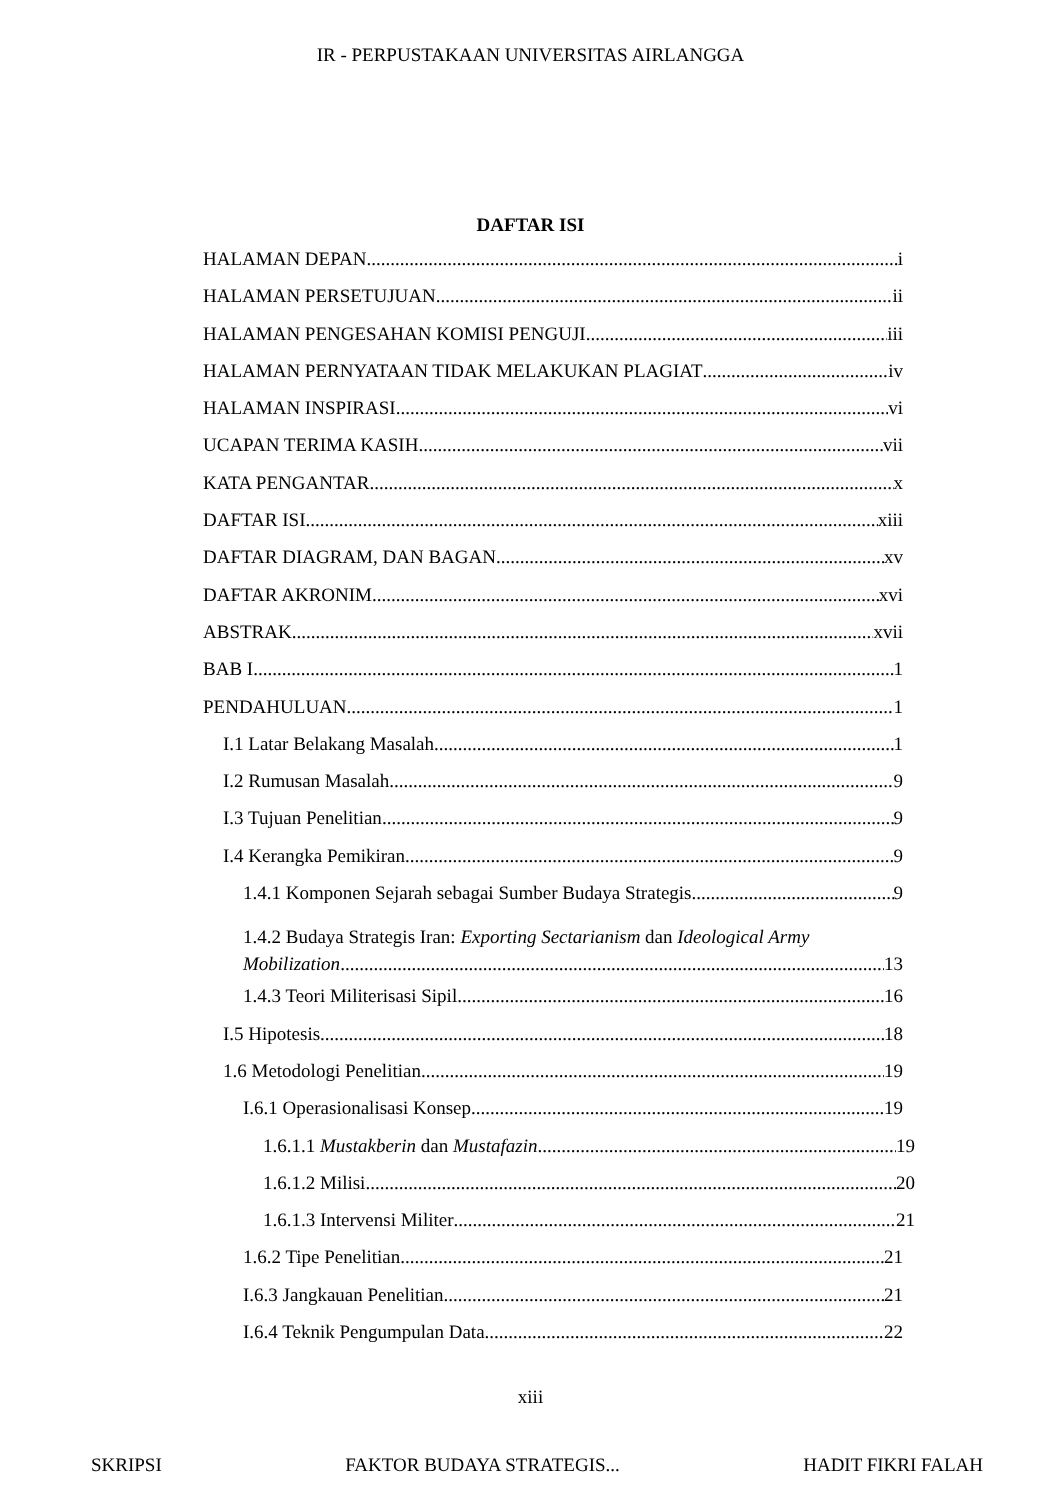IR - PERPUSTAKAAN UNIVERSITAS AIRLANGGA
DAFTAR ISI
HALAMAN DEPAN i
HALAMAN PERSETUJUAN ii
HALAMAN PENGESAHAN KOMISI PENGUJI iii
HALAMAN PERNYATAAN TIDAK MELAKUKAN PLAGIAT iv
HALAMAN INSPIRASI vi
UCAPAN TERIMA KASIH vii
KATA PENGANTAR x
DAFTAR ISI xiii
DAFTAR DIAGRAM, DAN BAGAN xv
DAFTAR AKRONIM xvi
ABSTRAK xvii
BAB I 1
PENDAHULUAN 1
I.1 Latar Belakang Masalah 1
I.2 Rumusan Masalah 9
I.3 Tujuan Penelitian 9
I.4 Kerangka Pemikiran 9
1.4.1 Komponen Sejarah sebagai Sumber Budaya Strategis 9
1.4.2 Budaya Strategis Iran: Exporting Sectarianism dan Ideological Army
Mobilization 13
1.4.3 Teori Militerisasi Sipil 16
I.5 Hipotesis 18
1.6 Metodologi Penelitian 19
I.6.1 Operasionalisasi Konsep 19
1.6.1.1 Mustakberin dan Mustafazin 19
1.6.1.2 Milisi 20
1.6.1.3 Intervensi Militer 21
1.6.2 Tipe Penelitian 21
I.6.3 Jangkauan Penelitian 21
I.6.4 Teknik Pengumpulan Data 22
xiii
SKRIPSI FAKTOR BUDAYA STRATEGIS... HADIT FIKRI FALAH